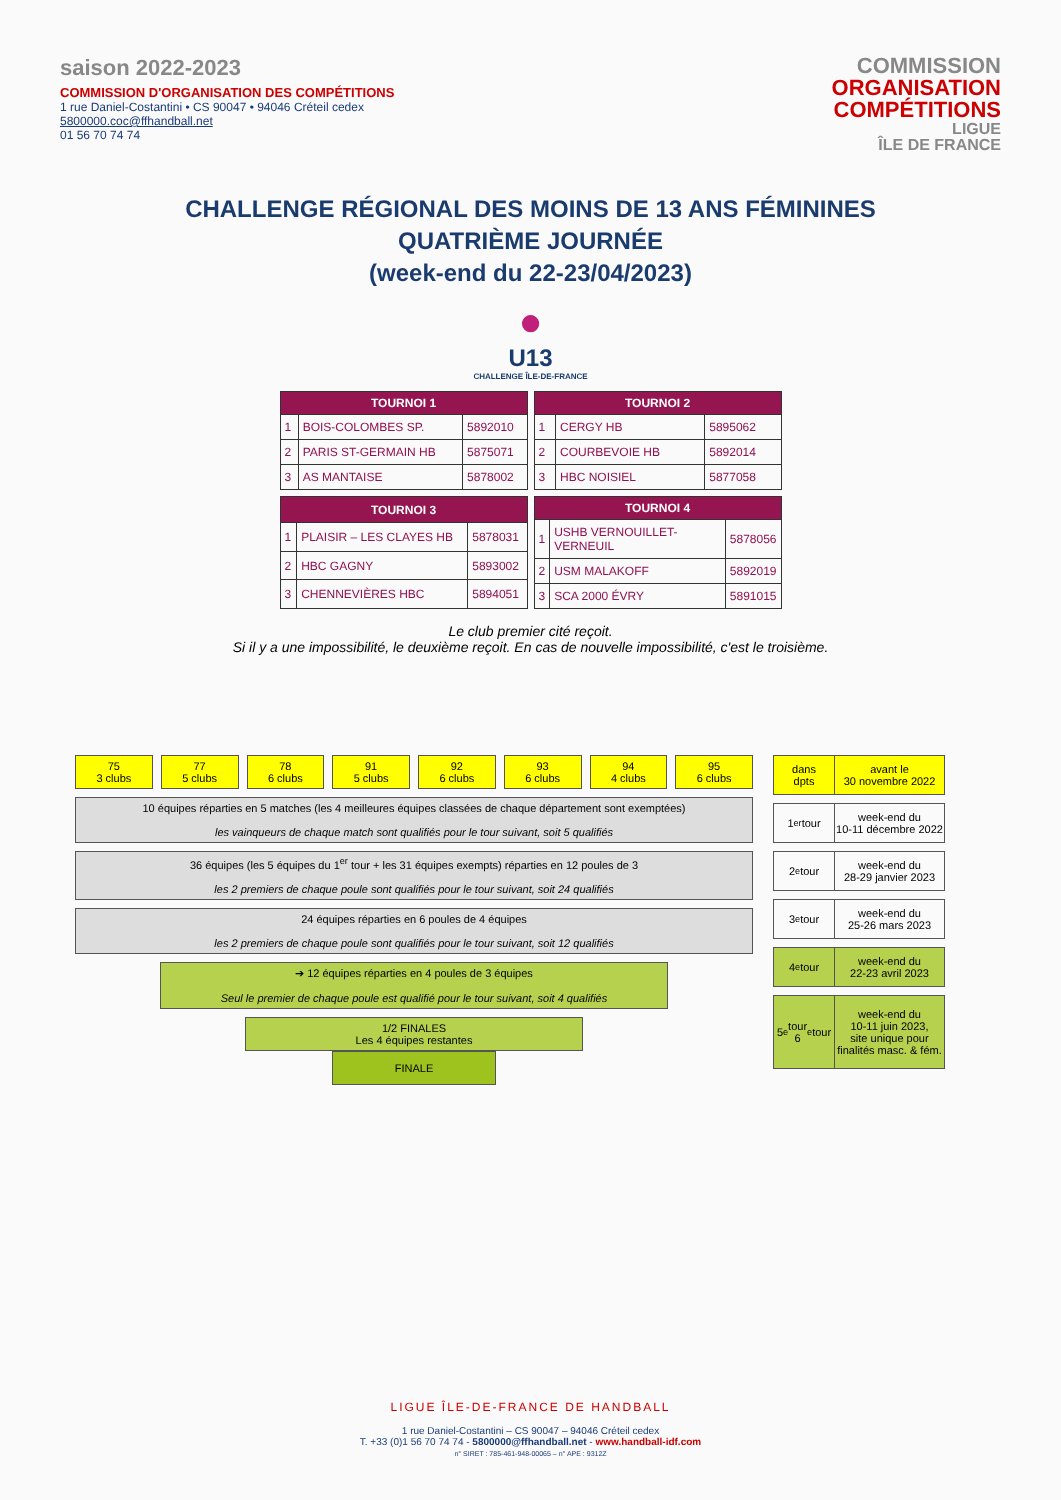saison 2022-2023
COMMISSION D'ORGANISATION DES COMPÉTITIONS
1 rue Daniel-Costantini • CS 90047 • 94046 Créteil cedex
5800000.coc@ffhandball.net
01 56 70 74 74
COMMISSION
ORGANISATION
COMPÉTITIONS
LIGUE
ÎLE DE FRANCE
CHALLENGE RÉGIONAL DES MOINS DE 13 ANS FÉMININES
QUATRIÈME JOURNÉE
(week-end du 22-23/04/2023)
●
U13
CHALLENGE ÎLE-DE-FRANCE
| TOURNOI 1 | | |
| --- | --- | --- |
| 1 | BOIS-COLOMBES SP. | 5892010 |
| 2 | PARIS ST-GERMAIN HB | 5875071 |
| 3 | AS MANTAISE | 5878002 |
| TOURNOI 2 | | |
| --- | --- | --- |
| 1 | CERGY HB | 5895062 |
| 2 | COURBEVOIE HB | 5892014 |
| 3 | HBC NOISIEL | 5877058 |
| TOURNOI 3 | | |
| --- | --- | --- |
| 1 | PLAISIR – LES CLAYES HB | 5878031 |
| 2 | HBC GAGNY | 5893002 |
| 3 | CHENNEVIÈRES HBC | 5894051 |
| TOURNOI 4 | | |
| --- | --- | --- |
| 1 | USHB VERNOUILLET-VERNEUIL | 5878056 |
| 2 | USM MALAKOFF | 5892019 |
| 3 | SCA 2000 ÉVRY | 5891015 |
Le club premier cité reçoit.
Si il y a une impossibilité, le deuxième reçoit. En cas de nouvelle impossibilité, c'est le troisième.
75
3 clubs
77
5 clubs
78
6 clubs
91
5 clubs
92
6 clubs
93
6 clubs
94
4 clubs
95
6 clubs
10 équipes réparties en 5 matches (les 4 meilleures équipes classées de chaque département sont exemptées)
les vainqueurs de chaque match sont qualifiés pour le tour suivant, soit 5 qualifiés
36 équipes (les 5 équipes du 1<sup>er</sup> tour + les 31 équipes exempts) réparties en 12 poules de 3
les 2 premiers de chaque poule sont qualifiés pour le tour suivant, soit 24 qualifiés
24 équipes réparties en 6 poules de 4 équipes
les 2 premiers de chaque poule sont qualifiés pour le tour suivant, soit 12 qualifiés
➔ 12 équipes réparties en 4 poules de 3 équipes
Seul le premier de chaque poule est qualifié pour le tour suivant, soit 4 qualifiés
1/2 FINALES
Les 4 équipes restantes
FINALE
dans
dpts
avant le
30 novembre 2022
1<sup>er</sup> tour week-end du
10-11 décembre 2022
2<sup>e</sup> tour week-end du
28-29 janvier 2023
3<sup>e</sup> tour week-end du
25-26 mars 2023
4<sup>e</sup> tour week-end du
22-23 avril 2023
5<sup>e</sup> tour
6<sup>e</sup> tour
week-end du
10-11 juin 2023,
site unique pour
finalités masc. & fém.
LIGUE ÎLE-DE-FRANCE DE HANDBALL
1 rue Daniel-Costantini – CS 90047 – 94046 Créteil cedex
T. +33 (0)1 56 70 74 74 - 5800000@ffhandball.net - www.handball-idf.com
n° SIRET : 785-461-948-00065 – n° APE : 9312Z